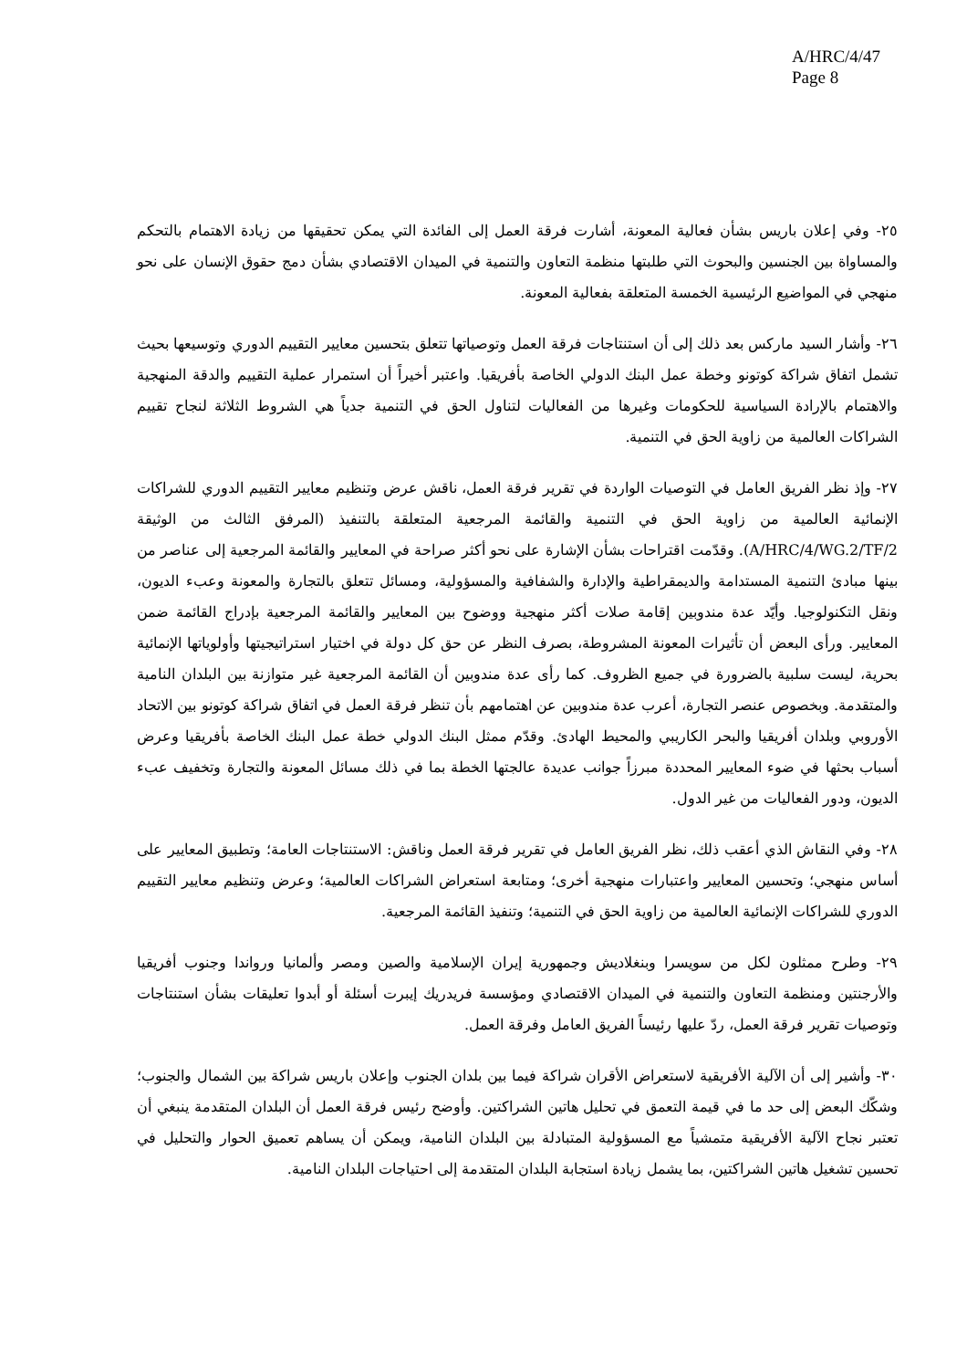A/HRC/4/47
Page 8
٢٥- وفي إعلان باريس بشأن فعالية المعونة، أشارت فرقة العمل إلى الفائدة التي يمكن تحقيقها من زيادة الاهتمام بالتحكم والمساواة بين الجنسين والبحوث التي طلبتها منظمة التعاون والتنمية في الميدان الاقتصادي بشأن دمج حقوق الإنسان على نحو منهجي في المواضيع الرئيسية الخمسة المتعلقة بفعالية المعونة.
٢٦- وأشار السيد ماركس بعد ذلك إلى أن استنتاجات فرقة العمل وتوصياتها تتعلق بتحسين معايير التقييم الدوري وتوسيعها بحيث تشمل اتفاق شراكة كوتونو وخطة عمل البنك الدولي الخاصة بأفريقيا. واعتبر أخيراً أن استمرار عملية التقييم والدقة المنهجية والاهتمام بالإرادة السياسية للحكومات وغيرها من الفعاليات لتناول الحق في التنمية جدياً هي الشروط الثلاثة لنجاح تقييم الشراكات العالمية من زاوية الحق في التنمية.
٢٧- وإذ نظر الفريق العامل في التوصيات الواردة في تقرير فرقة العمل، ناقش عرض وتنظيم معايير التقييم الدوري للشراكات الإنمائية العالمية من زاوية الحق في التنمية والقائمة المرجعية المتعلقة بالتنفيذ (المرفق الثالث من الوثيقة A/HRC/4/WG.2/TF/2). وقدّمت اقتراحات بشأن الإشارة على نحو أكثر صراحة في المعايير والقائمة المرجعية إلى عناصر من بينها مبادئ التنمية المستدامة والديمقراطية والإدارة والشفافية والمسؤولية، ومسائل تتعلق بالتجارة والمعونة وعبء الديون، ونقل التكنولوجيا. وأيّد عدة مندوبين إقامة صلات أكثر منهجية ووضوح بين المعايير والقائمة المرجعية بإدراج القائمة ضمن المعايير. ورأى البعض أن تأثيرات المعونة المشروطة، بصرف النظر عن حق كل دولة في اختيار استراتيجيتها وأولوياتها الإنمائية بحرية، ليست سلبية بالضرورة في جميع الظروف. كما رأى عدة مندوبين أن القائمة المرجعية غير متوازنة بين البلدان النامية والمتقدمة. وبخصوص عنصر التجارة، أعرب عدة مندوبين عن اهتمامهم بأن تنظر فرقة العمل في اتفاق شراكة كوتونو بين الاتحاد الأوروبي وبلدان أفريقيا والبحر الكاريبي والمحيط الهادئ. وقدّم ممثل البنك الدولي خطة عمل البنك الخاصة بأفريقيا وعرض أسباب بحثها في ضوء المعايير المحددة مبرزاً جوانب عديدة عالجتها الخطة بما في ذلك مسائل المعونة والتجارة وتخفيف عبء الديون، ودور الفعاليات من غير الدول.
٢٨- وفي النقاش الذي أعقب ذلك، نظر الفريق العامل في تقرير فرقة العمل وناقش: الاستنتاجات العامة؛ وتطبيق المعايير على أساس منهجي؛ وتحسين المعايير واعتبارات منهجية أخرى؛ ومتابعة استعراض الشراكات العالمية؛ وعرض وتنظيم معايير التقييم الدوري للشراكات الإنمائية العالمية من زاوية الحق في التنمية؛ وتنفيذ القائمة المرجعية.
٢٩- وطرح ممثلون لكل من سويسرا وبنغلاديش وجمهورية إيران الإسلامية والصين ومصر وألمانيا ورواندا وجنوب أفريقيا والأرجنتين ومنظمة التعاون والتنمية في الميدان الاقتصادي ومؤسسة فريدريك إيبرت أسئلة أو أبدوا تعليقات بشأن استنتاجات وتوصيات تقرير فرقة العمل، ردّ عليها رئيساً الفريق العامل وفرقة العمل.
٣٠- وأشير إلى أن الآلية الأفريقية لاستعراض الأقران شراكة فيما بين بلدان الجنوب وإعلان باريس شراكة بين الشمال والجنوب؛ وشكّك البعض إلى حد ما في قيمة التعمق في تحليل هاتين الشراكتين. وأوضح رئيس فرقة العمل أن البلدان المتقدمة ينبغي أن تعتبر نجاح الآلية الأفريقية متمشياً مع المسؤولية المتبادلة بين البلدان النامية، ويمكن أن يساهم تعميق الحوار والتحليل في تحسين تشغيل هاتين الشراكتين، بما يشمل زيادة استجابة البلدان المتقدمة إلى احتياجات البلدان النامية.